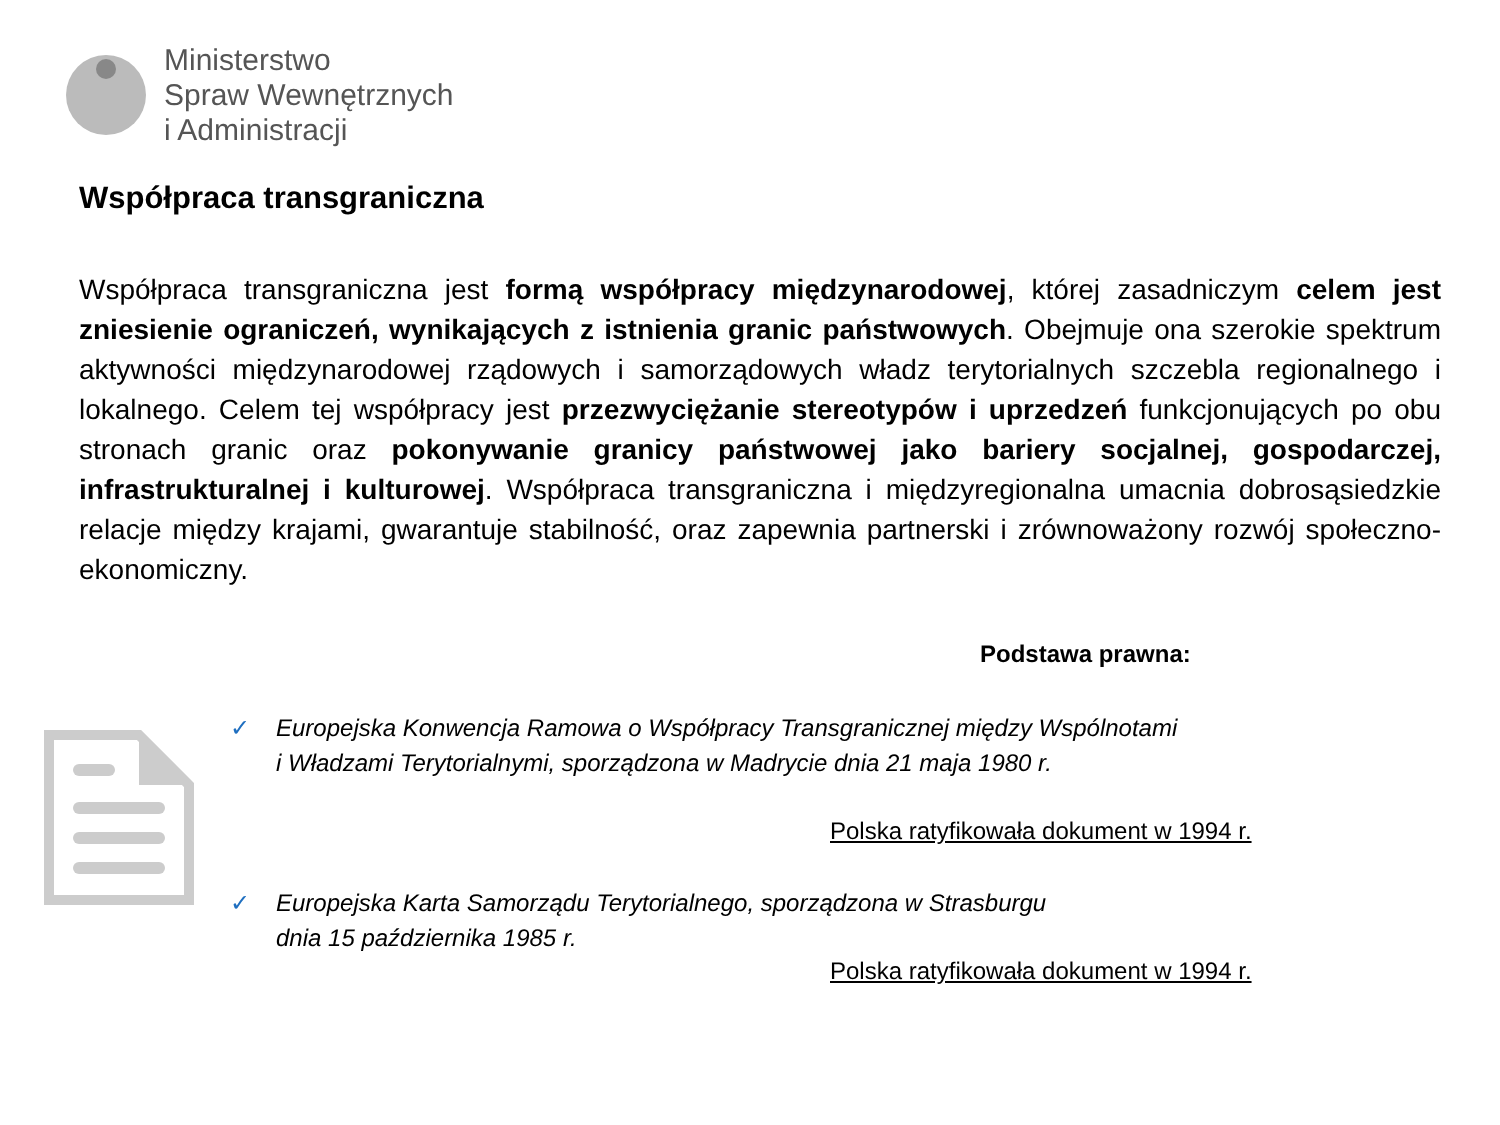Ministerstwo
Spraw Wewnętrznych
i Administracji
Współpraca transgraniczna
Współpraca transgraniczna jest formą współpracy międzynarodowej, której zasadniczym celem jest zniesienie ograniczeń, wynikających z istnienia granic państwowych. Obejmuje ona szerokie spektrum aktywności międzynarodowej rządowych i samorządowych władz terytorialnych szczebla regionalnego i lokalnego. Celem tej współpracy jest przezwyciężanie stereotypów i uprzedzeń funkcjonujących po obu stronach granic oraz pokonywanie granicy państwowej jako bariery socjalnej, gospodarczej, infrastrukturalnej i kulturowej. Współpraca transgraniczna i międzyregionalna umacnia dobrosąsiedzkie relacje między krajami, gwarantuje stabilność, oraz zapewnia partnerski i zrównoważony rozwój społeczno-ekonomiczny.
Podstawa prawna:
✓ Europejska Konwencja Ramowa o Współpracy Transgranicznej między Wspólnotami
i Władzami Terytorialnymi, sporządzona w Madrycie dnia 21 maja 1980 r.
Polska ratyfikowała dokument w 1994 r.
✓ Europejska Karta Samorządu Terytorialnego, sporządzona w Strasburgu
dnia 15 października 1985 r.
Polska ratyfikowała dokument w 1994 r.